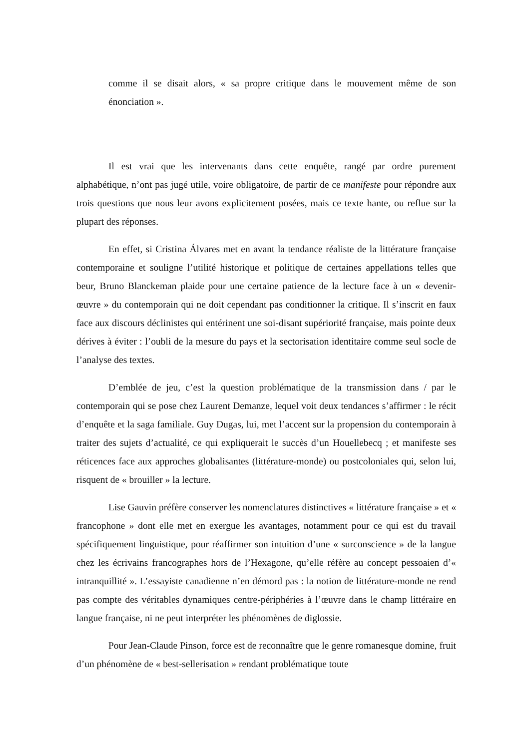comme il se disait alors, « sa propre critique dans le mouvement même de son énonciation ».
Il est vrai que les intervenants dans cette enquête, rangé par ordre purement alphabétique, n’ont pas jugé utile, voire obligatoire, de partir de ce manifeste pour répondre aux trois questions que nous leur avons explicitement posées, mais ce texte hante, ou reflue sur la plupart des réponses.
En effet, si Cristina Álvares met en avant la tendance réaliste de la littérature française contemporaine et souligne l’utilité historique et politique de certaines appellations telles que beur, Bruno Blanckeman plaide pour une certaine patience de la lecture face à un « devenir-œuvre » du contemporain qui ne doit cependant pas conditionner la critique. Il s’inscrit en faux face aux discours déclinistes qui entérinent une soi-disant supériorité française, mais pointe deux dérives à éviter : l’oubli de la mesure du pays et la sectorisation identitaire comme seul socle de l’analyse des textes.
D’emblée de jeu, c’est la question problématique de la transmission dans / par le contemporain qui se pose chez Laurent Demanze, lequel voit deux tendances s’affirmer : le récit d’enquête et la saga familiale. Guy Dugas, lui, met l’accent sur la propension du contemporain à traiter des sujets d’actualité, ce qui expliquerait le succès d’un Houellebecq ; et manifeste ses réticences face aux approches globalisantes (littérature-monde) ou postcoloniales qui, selon lui, risquent de « brouiller » la lecture.
Lise Gauvin préfère conserver les nomenclatures distinctives « littérature française » et « francophone » dont elle met en exergue les avantages, notamment pour ce qui est du travail spécifiquement linguistique, pour réaffirmer son intuition d’une « surconscience » de la langue chez les écrivains francographes hors de l’Hexagone, qu’elle réfère au concept pessoaien d’« intranquillité ». L’essayiste canadienne n’en démord pas : la notion de littérature-monde ne rend pas compte des véritables dynamiques centre-périphéries à l’œuvre dans le champ littéraire en langue française, ni ne peut interpréter les phénomènes de diglossie.
Pour Jean-Claude Pinson, force est de reconnaître que le genre romanesque domine, fruit d’un phénomène de « best-sellerisation » rendant problématique toute